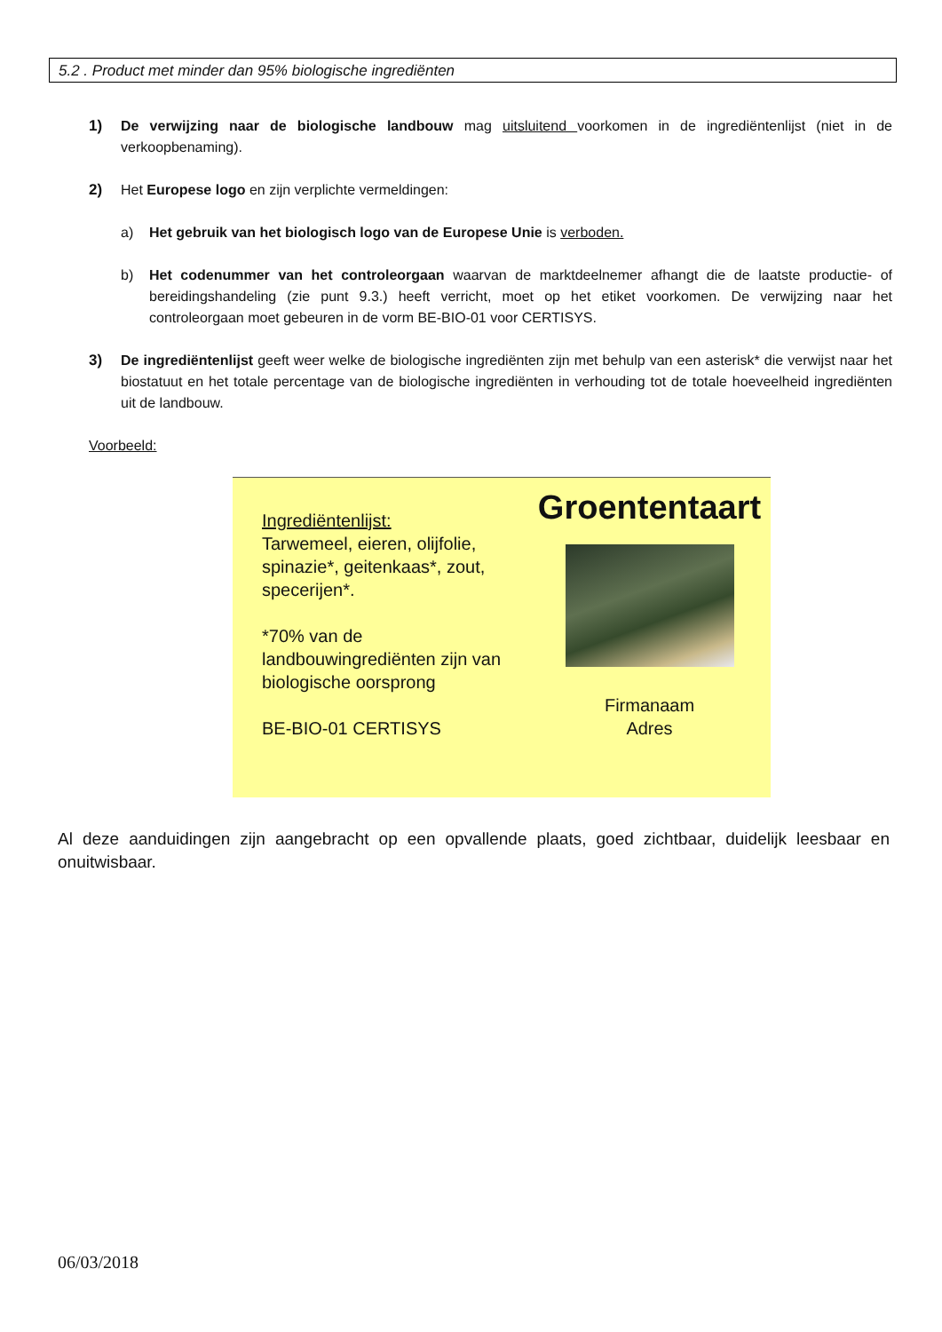5.2 . Product met minder dan 95% biologische ingrediënten
1) De verwijzing naar de biologische landbouw mag uitsluitend voorkomen in de ingrediëntenlijst (niet in de verkoopbenaming).
2) Het Europese logo en zijn verplichte vermeldingen:
a) Het gebruik van het biologisch logo van de Europese Unie is verboden.
b) Het codenummer van het controleorgaan waarvan de marktdeelnemer afhangt die de laatste productie- of bereidingshandeling (zie punt 9.3.) heeft verricht, moet op het etiket voorkomen. De verwijzing naar het controleorgaan moet gebeuren in de vorm BE-BIO-01 voor CERTISYS.
3) De ingrediëntenlijst geeft weer welke de biologische ingrediënten zijn met behulp van een asterisk* die verwijst naar het biostatuut en het totale percentage van de biologische ingrediënten in verhouding tot de totale hoeveelheid ingrediënten uit de landbouw.
Voorbeeld:
Ingrediëntenlijst:
Tarwemeel, eieren, olijfolie, spinazie*, geitenkaas*, zout, specerijen*.
*70% van de landbouwingrediënten zijn van biologische oorsprong
BE-BIO-01 CERTISYS
Groententaart
Firmanaam
Adres
Al deze aanduidingen zijn aangebracht op een opvallende plaats, goed zichtbaar, duidelijk leesbaar en onuitwisbaar.
06/03/2018